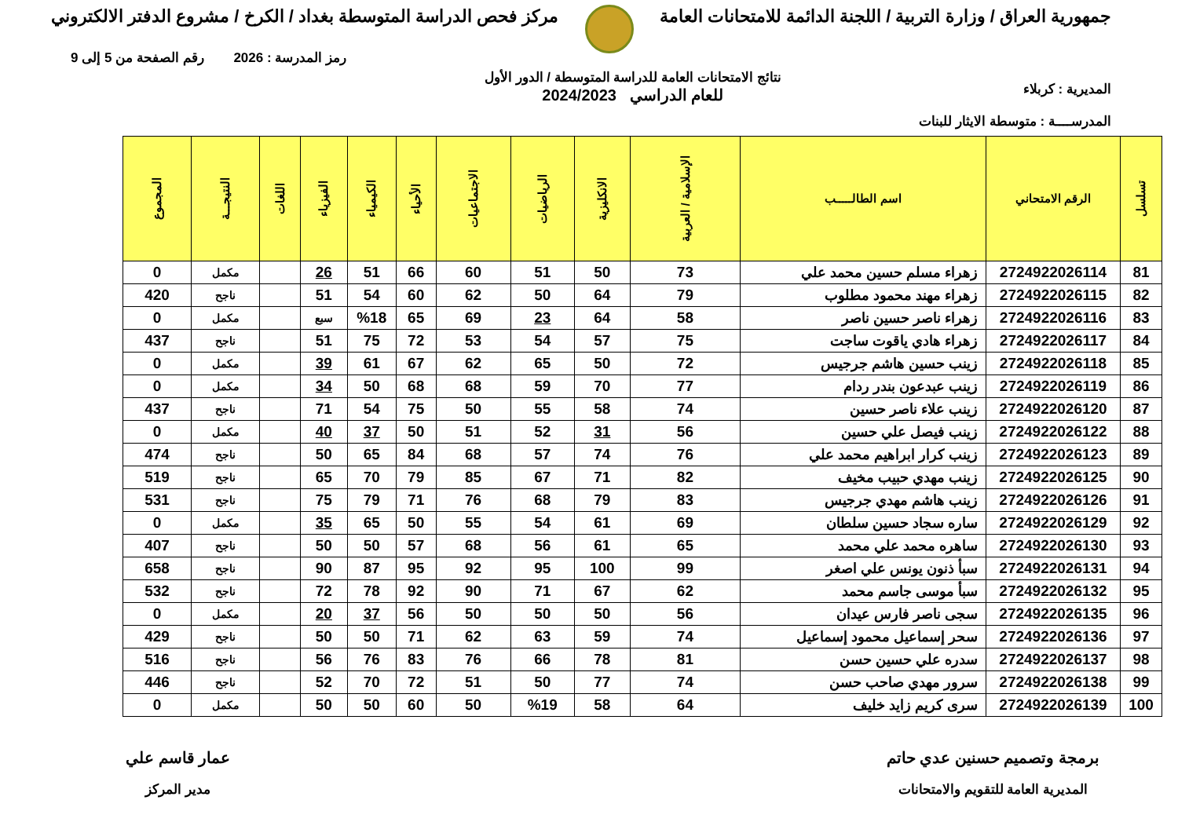جمهورية العراق / وزارة التربية / اللجنة الدائمة للامتحانات العامة
مركز فحص الدراسة المتوسطة بغداد / الكرخ / مشروع الدفتر الالكتروني
المديرية : كربلاء
المدرســــة : متوسطة الايثار للبنات
نتائج الامتحانات العامة للدراسة المتوسطة / الدور الأول
للعام الدراسي 2024/2023
رمز المدرسة : 2026 رقم الصفحة من 5 إلى 9
| تسلسل | الرقم الامتحاني | اسم الطالـــــب | الإسلامية / العربية | الانكليزية | الرياضيات | الاجتماعيات | الأحياء | الكيمياء | الفيزياء | اللغات | النتيجـــة | المجموع |
| --- | --- | --- | --- | --- | --- | --- | --- | --- | --- | --- | --- | --- |
| 81 | 2724922026114 | زهراء مسلم حسين محمد علي | 73 | 50 | 51 | 60 | 66 | 51 | 26 | | مكمل | 0 |
| 82 | 2724922026115 | زهراء مهند محمود مطلوب | 79 | 64 | 50 | 62 | 60 | 54 | 51 | | ناجح | 420 |
| 83 | 2724922026116 | زهراء ناصر حسين ناصر | 58 | 64 | 23 | 69 | 65 | %18 | سبع | | مكمل | 0 |
| 84 | 2724922026117 | زهراء هادي ياقوت ساجت | 75 | 57 | 54 | 53 | 72 | 75 | 51 | | ناجح | 437 |
| 85 | 2724922026118 | زينب حسين هاشم جرجيس | 72 | 50 | 65 | 62 | 67 | 61 | 39 | | مكمل | 0 |
| 86 | 2724922026119 | زينب عبدعون بندر ردام | 77 | 70 | 59 | 68 | 68 | 50 | 34 | | مكمل | 0 |
| 87 | 2724922026120 | زينب علاء ناصر حسين | 74 | 58 | 55 | 50 | 75 | 54 | 71 | | ناجح | 437 |
| 88 | 2724922026122 | زينب فيصل علي حسين | 56 | 31 | 52 | 51 | 50 | 37 | 40 | | مكمل | 0 |
| 89 | 2724922026123 | زينب كرار ابراهيم محمد علي | 76 | 74 | 57 | 68 | 84 | 65 | 50 | | ناجح | 474 |
| 90 | 2724922026125 | زينب مهدي حبيب مخيف | 82 | 71 | 67 | 85 | 79 | 70 | 65 | | ناجح | 519 |
| 91 | 2724922026126 | زينب هاشم مهدي جرجيس | 83 | 79 | 68 | 76 | 71 | 79 | 75 | | ناجح | 531 |
| 92 | 2724922026129 | ساره سجاد حسين سلطان | 69 | 61 | 54 | 55 | 50 | 65 | 35 | | مكمل | 0 |
| 93 | 2724922026130 | ساهره محمد علي محمد | 65 | 61 | 56 | 68 | 57 | 50 | 50 | | ناجح | 407 |
| 94 | 2724922026131 | سبأ ذنون يونس علي اصغر | 99 | 100 | 95 | 92 | 95 | 87 | 90 | | ناجح | 658 |
| 95 | 2724922026132 | سبأ موسى جاسم محمد | 62 | 67 | 71 | 90 | 92 | 78 | 72 | | ناجح | 532 |
| 96 | 2724922026135 | سجى ناصر فارس عيدان | 56 | 50 | 50 | 50 | 56 | 37 | 20 | | مكمل | 0 |
| 97 | 2724922026136 | سحر إسماعيل محمود إسماعيل | 74 | 59 | 63 | 62 | 71 | 50 | 50 | | ناجح | 429 |
| 98 | 2724922026137 | سدره علي حسين حسن | 81 | 78 | 66 | 76 | 83 | 76 | 56 | | ناجح | 516 |
| 99 | 2724922026138 | سرور مهدي صاحب حسن | 74 | 77 | 50 | 51 | 72 | 70 | 52 | | ناجح | 446 |
| 100 | 2724922026139 | سرى كريم زايد خليف | 64 | 58 | %19 | 50 | 60 | 50 | 50 | | مكمل | 0 |
برمجة وتصميم حسنين عدي حاتم
المديرية العامة للتقويم والامتحانات
عمار قاسم علي
مدير المركز